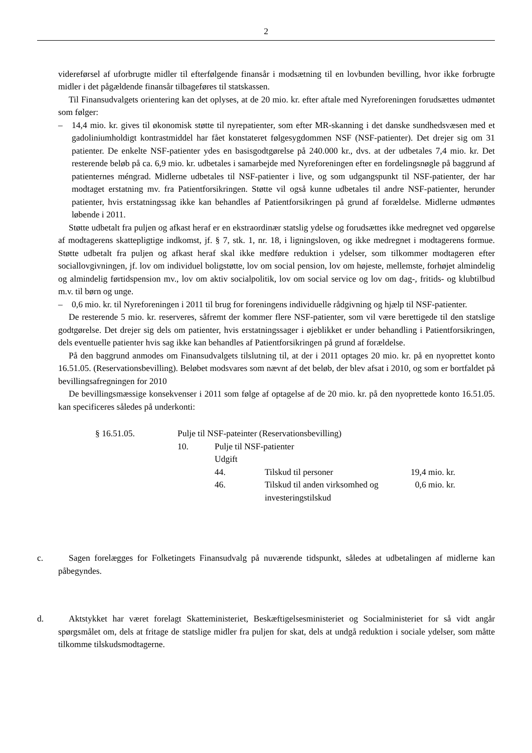2
videreførsel af uforbrugte midler til efterfølgende finansår i modsætning til en lovbunden bevilling, hvor ikke forbrugte midler i det pågældende finansår tilbageføres til statskassen.
Til Finansudvalgets orientering kan det oplyses, at de 20 mio. kr. efter aftale med Nyreforeningen forudsættes udmøntet som følger:
– 14,4 mio. kr. gives til økonomisk støtte til nyrepatienter, som efter MR-skanning i det danske sundhedsvæsen med et gadoliniumholdigt kontrastmiddel har fået konstateret følgesygdommen NSF (NSF-patienter). Det drejer sig om 31 patienter. De enkelte NSF-patienter ydes en basisgodt­gørelse på 240.000 kr., dvs. at der udbetales 7,4 mio. kr. Det resterende beløb på ca. 6,9 mio. kr. udbetales i samarbejde med Nyreforeningen efter en fordelingsnøgle på baggrund af patienternes méngrad. Midlerne udbetales til NSF-patienter i live, og som udgangspunkt til NSF-patienter, der har modtaget erstatning mv. fra Patientforsikringen. Støtte vil også kunne udbetales til andre NSF-patienter, herunder patienter, hvis erstatningssag ikke kan behandles af Patientforsikringen på grund af forældelse. Midlerne udmøntes løbende i 2011.
Støtte udbetalt fra puljen og afkast heraf er en ekstraordinær statslig ydelse og forudsættes ikke medregnet ved opgørelse af modtagerens skattepligtige indkomst, jf. § 7, stk. 1, nr. 18, i ligningslo­ven, og ikke medregnet i modtagerens formue. Støtte udbetalt fra puljen og afkast heraf skal ikke medføre reduktion i ydelser, som tilkommer modtageren efter sociallovgivningen, jf. lov om indivi­duel boligstøtte, lov om social pension, lov om højeste, mellemste, forhøjet almindelig og almindelig førtidspension mv., lov om aktiv socialpolitik, lov om social service og lov om dag-, fritids- og klub­tilbud m.v. til børn og unge.
– 0,6 mio. kr. til Nyreforeningen i 2011 til brug for foreningens individuelle rådgivning og hjælp til NSF-patienter.
De resterende 5 mio. kr. reserveres, såfremt der kommer flere NSF-patienter, som vil være beretti­gede til den statslige godtgørelse. Det drejer sig dels om patienter, hvis erstatningssager i øjeblikket er under behandling i Patientforsikringen, dels eventuelle patienter hvis sag ikke kan behandles af Patientforsikringen på grund af forældelse.
På den baggrund anmodes om Finansudvalgets tilslutning til, at der i 2011 optages 20 mio. kr. på en nyoprettet konto 16.51.05. (Reservationsbevilling). Beløbet modsvares som nævnt af det beløb, der blev afsat i 2010, og som er bortfaldet på bevillingsafregningen for 2010
De bevillingsmæssige konsekvenser i 2011 som følge af optagelse af de 20 mio. kr. på den nyop­rettede konto 16.51.05. kan specificeres således på underkonti:
| § 16.51.05. | Pulje til NSF-pateinter (Reservationsbevilling) | | | |
| | 10. | Pulje til NSF-patienter | | |
| | | Udgift | | |
| | | 44. | Tilskud til personer | 19,4 mio. kr. |
| | | 46. | Tilskud til anden virksomhed og investeringstilskud | 0,6 mio. kr. |
c. Sagen forelægges for Folketingets Finansudvalg på nuværende tidspunkt, således at udbetalingen af midlerne kan påbegyndes.
d. Aktstykket har været forelagt Skatteministeriet, Beskæftigelsesministeriet og Socialministeriet for så vidt angår spørgsmålet om, dels at fritage de statslige midler fra puljen for skat, dels at undgå re­duktion i sociale ydelser, som måtte tilkomme tilskudsmodtagerne.